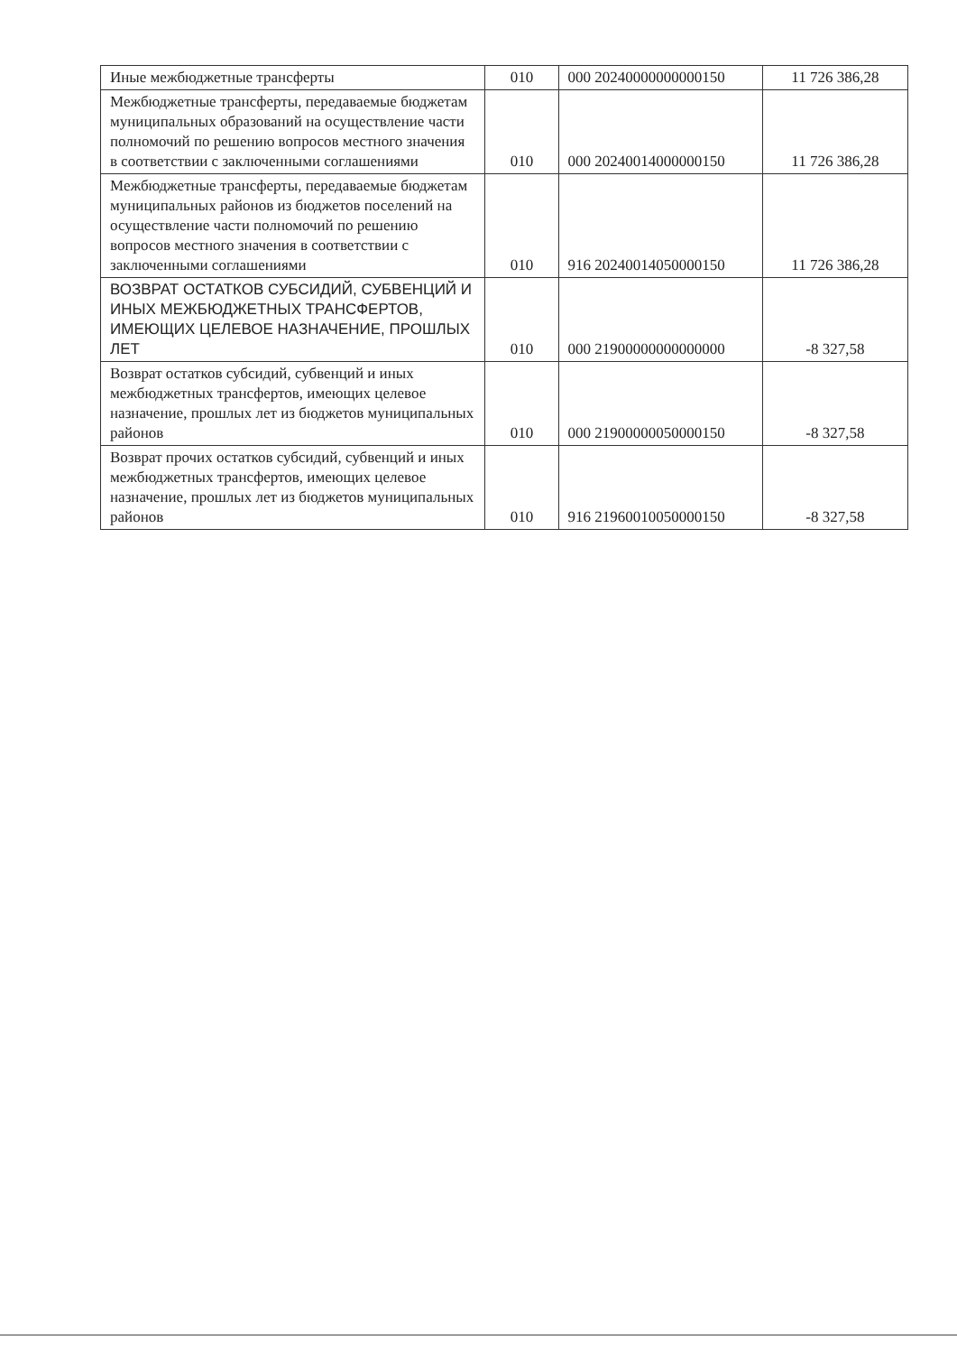| Иные межбюджетные трансферты | 010 | 000 20240000000000150 | 11 726 386,28 |
| Межбюджетные трансферты, передаваемые бюджетам муниципальных образований на осуществление части полномочий по решению вопросов местного значения в соответствии с заключенными соглашениями | 010 | 000 20240014000000150 | 11 726 386,28 |
| Межбюджетные трансферты, передаваемые бюджетам муниципальных районов из бюджетов поселений на осуществление части полномочий по решению вопросов местного значения в соответствии с заключенными соглашениями | 010 | 916 20240014050000150 | 11 726 386,28 |
| ВОЗВРАТ ОСТАТКОВ СУБСИДИЙ, СУБВЕНЦИЙ И ИНЫХ МЕЖБЮДЖЕТНЫХ ТРАНСФЕРТОВ, ИМЕЮЩИХ ЦЕЛЕВОЕ НАЗНАЧЕНИЕ, ПРОШЛЫХ ЛЕТ | 010 | 000 21900000000000000 | -8 327,58 |
| Возврат остатков субсидий, субвенций и иных межбюджетных трансфертов, имеющих целевое назначение, прошлых лет из бюджетов муниципальных районов | 010 | 000 21900000050000150 | -8 327,58 |
| Возврат прочих остатков субсидий, субвенций и иных межбюджетных трансфертов, имеющих целевое назначение, прошлых лет из бюджетов муниципальных районов | 010 | 916 21960010050000150 | -8 327,58 |